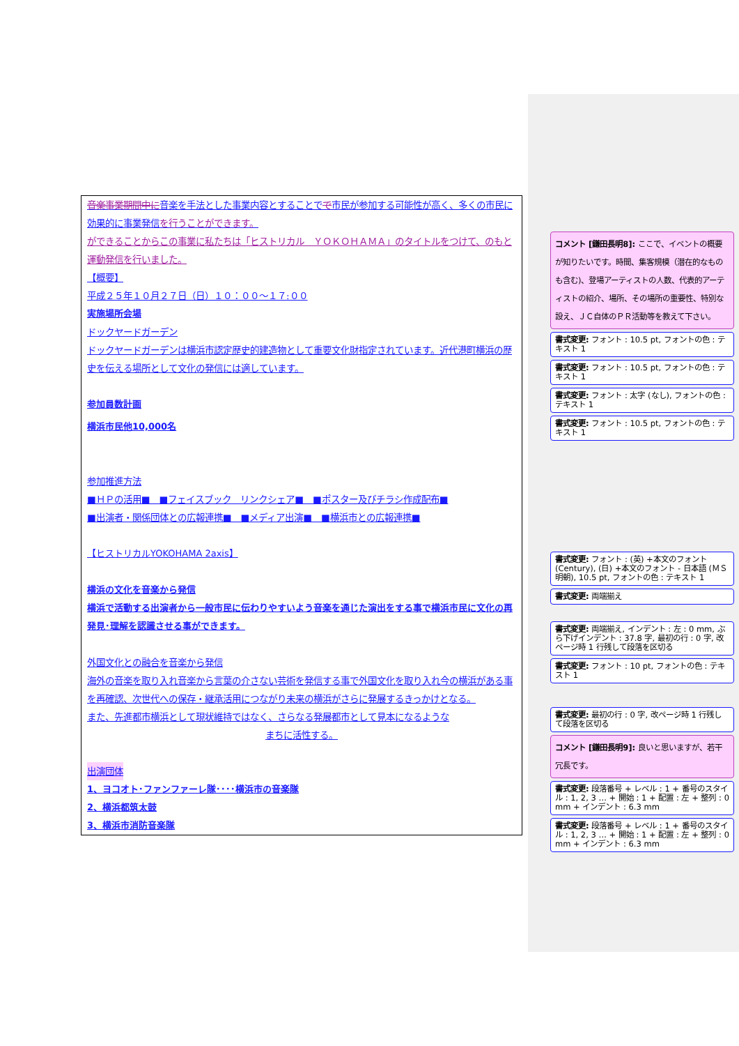音楽事業期間中に音楽を手法とした事業内容とすることでで市民が参加する可能性が高く、多くの市民に効果的に事業発信を行うことができます。
ができることからこの事業に私たちは「ヒストリカル　ＹＯＫＯＨＡＭＡ」のタイトルをつけて、のもと運動発信を行いました。
【概要】
平成２５年１０月２７日（日）１０：００～１７:００
実施場所会場
ドックヤードガーデン
ドックヤードガーデンは横浜市認定歴史的建造物として重要文化財指定されています。近代港町横浜の歴史を伝える場所として文化の発信には適しています。
参加員数計画
横浜市民他10,000名
参加推進方法
■ＨＰの活用■　■フェイスブック　リンクシェア■　■ポスター及びチラシ作成配布■
■出演者・関係団体との広報連携■　■メディア出演■　■横浜市との広報連携■
【ヒストリカルYOKOHAMA 2axis】
横浜の文化を音楽から発信
横浜で活動する出演者から一般市民に伝わりやすいよう音楽を通じた演出をする事で横浜市民に文化の再発見･理解を認識させる事ができます。
外国文化との融合を音楽から発信
海外の音楽を取り入れ音楽から言葉の介さない芸術を発信する事で外国文化を取り入れ今の横浜がある事を再確認、次世代への保存・継承活用につながり未来の横浜がさらに発展するきっかけとなる。
また、先進都市横浜として現状維持ではなく、さらなる発展都市として見本になるような
まちに活性する。
出演団体
1、ヨコオト･ファンファーレ隊････横浜市の音楽隊
2、横浜都筑太鼓
3、横浜市消防音楽隊
コメント [鎌田長明8]: ここで、イベントの概要が知りたいです。時間、集客規模（潜在的なものも含む)、登場アーティストの人数、代表的アーティストの紹介、場所、その場所の重要性、特別な設え、ＪＣ自体のＰＲ活動等を教えて下さい。
書式変更: フォント : 10.5 pt, フォントの色 : テキスト 1
書式変更: フォント : 10.5 pt, フォントの色 : テキスト 1
書式変更: フォント : 太字 (なし), フォントの色 : テキスト 1
書式変更: フォント : 10.5 pt, フォントの色 : テキスト 1
書式変更: フォント : (英) +本文のフォント (Century), (日) +本文のフォント - 日本語 (ＭＳ 明朝), 10.5 pt, フォントの色 : テキスト 1
書式変更: 両端揃え
書式変更: 両端揃え, インデント : 左 : 0 mm, ぶら下げインデント : 37.8 字, 最初の行 : 0 字, 改ページ時 1 行残して段落を区切る
書式変更: フォント : 10 pt, フォントの色 : テキスト 1
書式変更: 最初の行 : 0 字, 改ページ時 1 行残して段落を区切る
コメント [鎌田長明9]: 良いと思いますが、若干冗長です。
書式変更: 段落番号 + レベル : 1 + 番号のスタイル : 1, 2, 3 … + 開始 : 1 + 配置 : 左 + 整列 : 0 mm + インデント : 6.3 mm
書式変更: 段落番号 + レベル : 1 + 番号のスタイル : 1, 2, 3 … + 開始 : 1 + 配置 : 左 + 整列 : 0 mm + インデント : 6.3 mm